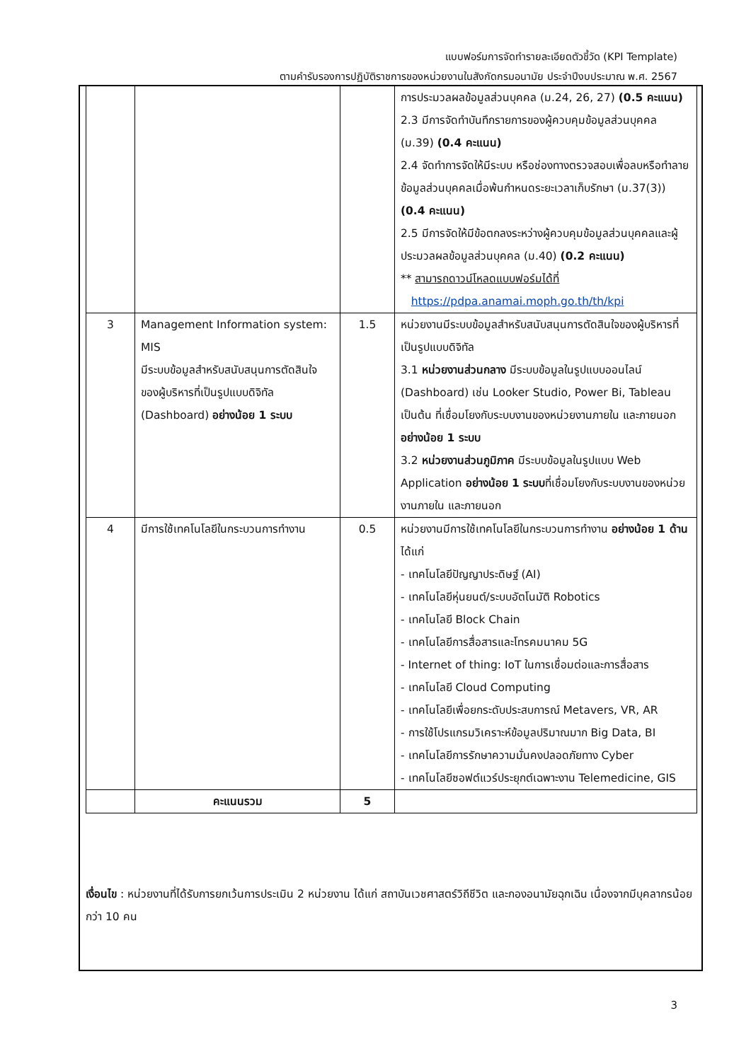แบบฟอร์มการจัดทำรายละเอียดตัวชี้วัด (KPI Template)
ตามคำรับรองการปฏิบัติราชการของหน่วยงานในสังกัดกรมอนามัย ประจำปีงบประมาณ พ.ศ. 2567
| | | | การประมวลผลข้อมูลส่วนบุคคล (ม.24, 26, 27) (0.5 คะแนน) 2.3 มีการจัดทำบันทึกรายการของผู้ควบคุมข้อมูลส่วนบุคคล (ม.39) (0.4 คะแนน) 2.4 จัดทำการจัดให้มีระบบ หรือช่องทางตรวจสอบเพื่อลบหรือทำลายข้อมูลส่วนบุคคลเมื่อพ้นกำหนดระยะเวลาเก็บรักษา (ม.37(3)) (0.4 คะแนน) 2.5 มีการจัดให้มีข้อตกลงระหว่างผู้ควบคุมข้อมูลส่วนบุคคลและผู้ประมวลผลข้อมูลส่วนบุคคล (ม.40) (0.2 คะแนน) ** สามารถดาวน์โหลดแบบฟอร์มได้ที่ https://pdpa.anamai.moph.go.th/th/kpi |
| 3 | Management Information system: MIS มีระบบข้อมูลสำหรับสนับสนุนการตัดสินใจของผู้บริหารที่เป็นรูปแบบดิจิทัล (Dashboard) อย่างน้อย 1 ระบบ | 1.5 | หน่วยงานมีระบบข้อมูลสำหรับสนับสนุนการตัดสินใจของผู้บริหารที่เป็นรูปแบบดิจิทัล 3.1 หน่วยงานส่วนกลาง มีระบบข้อมูลในรูปแบบออนไลน์ (Dashboard) เช่น Looker Studio, Power Bi, Tableau เป็นต้น ที่เชื่อมโยงกับระบบงานของหน่วยงานภายใน และภายนอก อย่างน้อย 1 ระบบ 3.2 หน่วยงานส่วนภูมิภาค มีระบบข้อมูลในรูปแบบ Web Application อย่างน้อย 1 ระบบ ที่เชื่อมโยงกับระบบงานของหน่วยงานภายใน และภายนอก |
| 4 | มีการใช้เทคโนโลยีในกระบวนการทำงาน | 0.5 | หน่วยงานมีการใช้เทคโนโลยีในกระบวนการทำงาน อย่างน้อย 1 ด้าน ได้แก่ - เทคโนโลยีปัญญาประดิษฐ์ (AI) - เทคโนโลยีหุ่นยนต์/ระบบอัตโนมัติ Robotics - เทคโนโลยี Block Chain - เทคโนโลยีการสื่อสารและโทรคมนาคม 5G - Internet of thing: IoT ในการเชื่อมต่อและการสื่อสาร - เทคโนโลยี Cloud Computing - เทคโนโลยีเพื่อยกระดับประสบการณ์ Metavers, VR, AR - การใช้โปรแกรมวิเคราะห์ข้อมูลปริมาณมาก Big Data, BI - เทคโนโลยีการรักษาความมั่นคงปลอดภัยทาง Cyber - เทคโนโลยีซอฟต์แวร์ประยุกต์เฉพาะงาน Telemedicine, GIS |
| | คะแนนรวม | 5 | |
เงื่อนไข : หน่วยงานที่ได้รับการยกเว้นการประเมิน 2 หน่วยงาน ได้แก่ สถาบันเวชศาสตร์วิถีชีวิต และกองอนามัยฉุกเฉิน เนื่องจากมีบุคลากรน้อยกว่า 10 คน
3